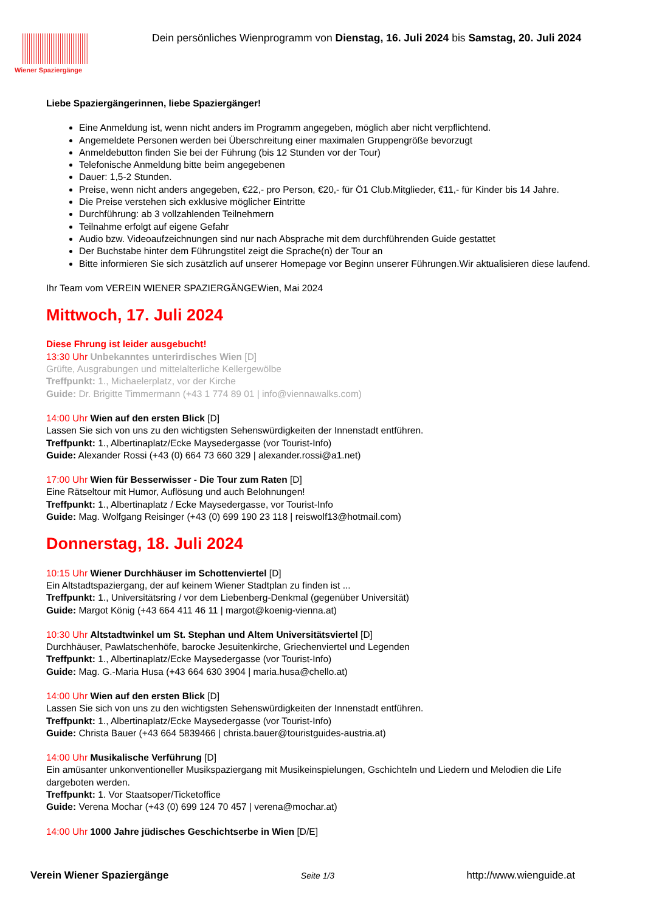Wiener Spaziergänge
Dein persönliches Wienprogramm von Dienstag, 16. Juli 2024 bis Samstag, 20. Juli 2024
Liebe Spaziergängerinnen, liebe Spaziergänger!
Eine Anmeldung ist, wenn nicht anders im Programm angegeben, möglich aber nicht verpflichtend.
Angemeldete Personen werden bei Überschreitung einer maximalen Gruppengröße bevorzugt
Anmeldebutton finden Sie bei der Führung (bis 12 Stunden vor der Tour)
Telefonische Anmeldung bitte beim angegebenen
Dauer: 1,5-2 Stunden.
Preise, wenn nicht anders angegeben, €22,- pro Person, €20,- für Ö1 Club.Mitglieder, €11,- für Kinder bis 14 Jahre.
Die Preise verstehen sich exklusive möglicher Eintritte
Durchführung: ab 3 vollzahlenden Teilnehmern
Teilnahme erfolgt auf eigene Gefahr
Audio bzw. Videoaufzeichnungen sind nur nach Absprache mit dem durchführenden Guide gestattet
Der Buchstabe hinter dem Führungstitel zeigt die Sprache(n) der Tour an
Bitte informieren Sie sich zusätzlich auf unserer Homepage vor Beginn unserer Führungen.Wir aktualisieren diese laufend.
Ihr Team vom VEREIN WIENER SPAZIERGÄNGEWien, Mai 2024
Mittwoch, 17. Juli 2024
Diese Fhrung ist leider ausgebucht!
13:30 Uhr Unbekanntes unterirdisches Wien [D]
Grüfte, Ausgrabungen und mittelalterliche Kellergewölbe
Treffpunkt: 1., Michaelerplatz, vor der Kirche
Guide: Dr. Brigitte Timmermann (+43 1 774 89 01 | info@viennawalks.com)
14:00 Uhr Wien auf den ersten Blick [D]
Lassen Sie sich von uns zu den wichtigsten Sehenswürdigkeiten der Innenstadt entführen.
Treffpunkt: 1., Albertinaplatz/Ecke Maysedergasse (vor Tourist-Info)
Guide: Alexander Rossi (+43 (0) 664 73 660 329 | alexander.rossi@a1.net)
17:00 Uhr Wien für Besserwisser - Die Tour zum Raten [D]
Eine Rätseltour mit Humor, Auflösung und auch Belohnungen!
Treffpunkt: 1., Albertinaplatz / Ecke Maysedergasse, vor Tourist-Info
Guide: Mag. Wolfgang Reisinger (+43 (0) 699 190 23 118 | reiswolf13@hotmail.com)
Donnerstag, 18. Juli 2024
10:15 Uhr Wiener Durchhäuser im Schottenviertel [D]
Ein Altstadtspaziergang, der auf keinem Wiener Stadtplan zu finden ist ...
Treffpunkt: 1., Universitätsring / vor dem Liebenberg-Denkmal (gegenüber Universität)
Guide: Margot König (+43 664 411 46 11 | margot@koenig-vienna.at)
10:30 Uhr Altstadtwinkel um St. Stephan und Altem Universitätsviertel [D]
Durchhäuser, Pawlatschenhöfe, barocke Jesuitenkirche, Griechenviertel und Legenden
Treffpunkt: 1., Albertinaplatz/Ecke Maysedergasse (vor Tourist-Info)
Guide: Mag. G.-Maria Husa (+43 664 630 3904 | maria.husa@chello.at)
14:00 Uhr Wien auf den ersten Blick [D]
Lassen Sie sich von uns zu den wichtigsten Sehenswürdigkeiten der Innenstadt entführen.
Treffpunkt: 1., Albertinaplatz/Ecke Maysedergasse (vor Tourist-Info)
Guide: Christa Bauer (+43 664 5839466 | christa.bauer@touristguides-austria.at)
14:00 Uhr Musikalische Verführung [D]
Ein amüsanter unkonventioneller Musikspaziergang mit Musikeinspielungen, Gschichteln und Liedern und Melodien die Life dargeboten werden.
Treffpunkt: 1. Vor Staatsoper/Ticketoffice
Guide: Verena Mochar (+43 (0) 699 124 70 457 | verena@mochar.at)
14:00 Uhr 1000 Jahre jüdisches Geschichtserbe in Wien [D/E]
Verein Wiener Spaziergänge Seite 1/3 http://www.wienguide.at